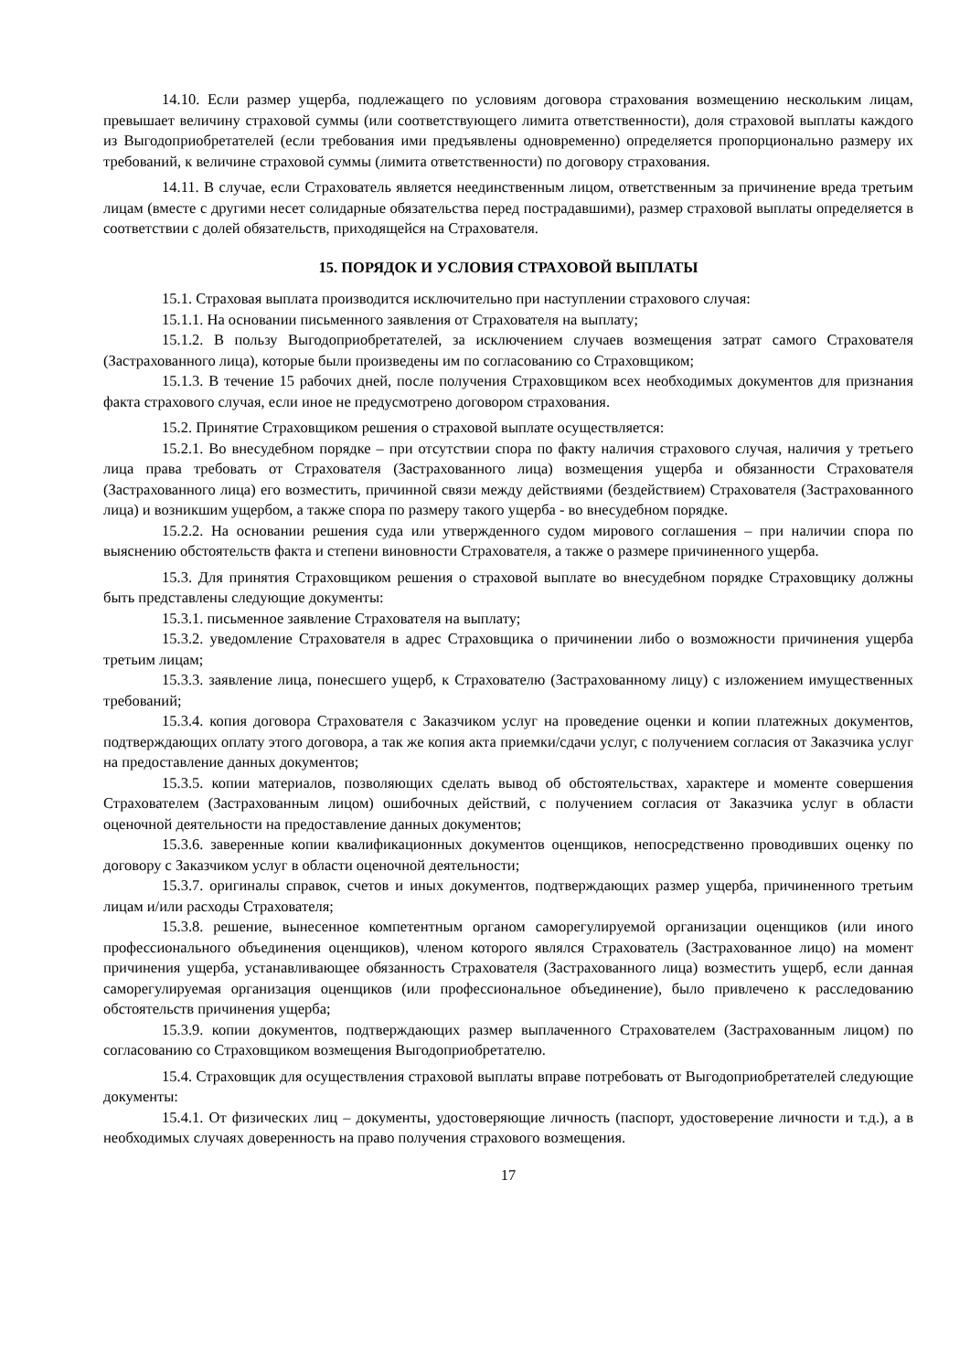14.10. Если размер ущерба, подлежащего по условиям договора страхования возмещению нескольким лицам, превышает величину страховой суммы (или соответствующего лимита ответственности), доля страховой выплаты каждого из Выгодоприобретателей (если требования ими предъявлены одновременно) определяется пропорционально размеру их требований, к величине страховой суммы (лимита ответственности) по договору страхования.
14.11. В случае, если Страхователь является неединственным лицом, ответственным за причинение вреда третьим лицам (вместе с другими несет солидарные обязательства перед пострадавшими), размер страховой выплаты определяется в соответствии с долей обязательств, приходящейся на Страхователя.
15. ПОРЯДОК И УСЛОВИЯ СТРАХОВОЙ ВЫПЛАТЫ
15.1. Страховая выплата производится исключительно при наступлении страхового случая:
15.1.1. На основании письменного заявления от Страхователя на выплату;
15.1.2. В пользу Выгодоприобретателей, за исключением случаев возмещения затрат самого Страхователя (Застрахованного лица), которые были произведены им по согласованию со Страховщиком;
15.1.3. В течение 15 рабочих дней, после получения Страховщиком всех необходимых документов для признания факта страхового случая, если иное не предусмотрено договором страхования.
15.2. Принятие Страховщиком решения о страховой выплате осуществляется:
15.2.1. Во внесудебном порядке – при отсутствии спора по факту наличия страхового случая, наличия у третьего лица права требовать от Страхователя (Застрахованного лица) возмещения ущерба и обязанности Страхователя (Застрахованного лица) его возместить, причинной связи между действиями (бездействием) Страхователя (Застрахованного лица) и возникшим ущербом, а также спора по размеру такого ущерба - во внесудебном порядке.
15.2.2. На основании решения суда или утвержденного судом мирового соглашения – при наличии спора по выяснению обстоятельств факта и степени виновности Страхователя, а также о размере причиненного ущерба.
15.3. Для принятия Страховщиком решения о страховой выплате во внесудебном порядке Страховщику должны быть представлены следующие документы:
15.3.1. письменное заявление Страхователя на выплату;
15.3.2. уведомление Страхователя в адрес Страховщика о причинении либо о возможности причинения ущерба третьим лицам;
15.3.3. заявление лица, понесшего ущерб, к Страхователю (Застрахованному лицу) с изложением имущественных требований;
15.3.4. копия договора Страхователя с Заказчиком услуг на проведение оценки и копии платежных документов, подтверждающих оплату этого договора, а так же копия акта приемки/сдачи услуг, с получением согласия от Заказчика услуг на предоставление данных документов;
15.3.5. копии материалов, позволяющих сделать вывод об обстоятельствах, характере и моменте совершения Страхователем (Застрахованным лицом) ошибочных действий, с получением согласия от Заказчика услуг в области оценочной деятельности на предоставление данных документов;
15.3.6. заверенные копии квалификационных документов оценщиков, непосредственно проводивших оценку по договору с Заказчиком услуг в области оценочной деятельности;
15.3.7. оригиналы справок, счетов и иных документов, подтверждающих размер ущерба, причиненного третьим лицам и/или расходы Страхователя;
15.3.8. решение, вынесенное компетентным органом саморегулируемой организации оценщиков (или иного профессионального объединения оценщиков), членом которого являлся Страхователь (Застрахованное лицо) на момент причинения ущерба, устанавливающее обязанность Страхователя (Застрахованного лица) возместить ущерб, если данная саморегулируемая организация оценщиков (или профессиональное объединение), было привлечено к расследованию обстоятельств причинения ущерба;
15.3.9. копии документов, подтверждающих размер выплаченного Страхователем (Застрахованным лицом) по согласованию со Страховщиком возмещения Выгодоприобретателю.
15.4. Страховщик для осуществления страховой выплаты вправе потребовать от Выгодоприобретателей следующие документы:
15.4.1. От физических лиц – документы, удостоверяющие личность (паспорт, удостоверение личности и т.д.), а в необходимых случаях доверенность на право получения страхового возмещения.
17